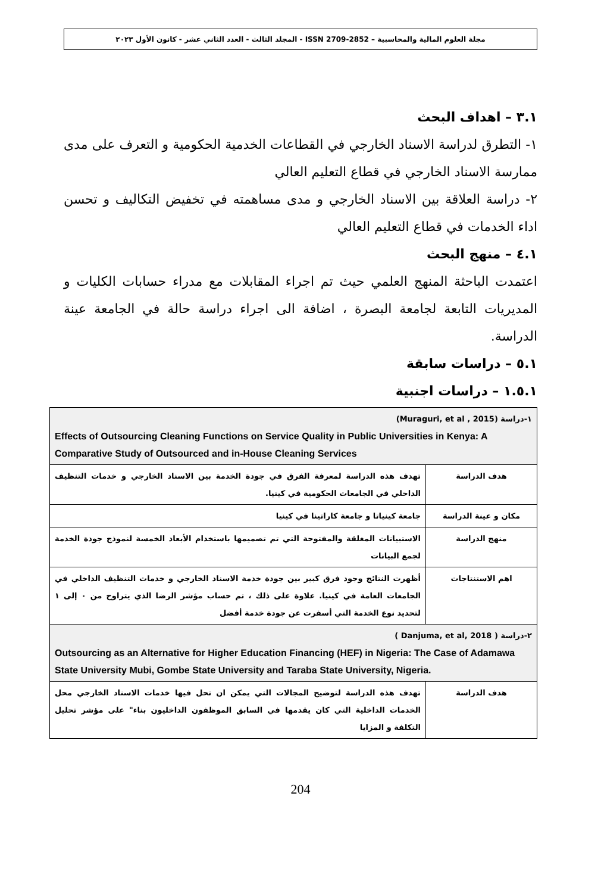مجلة العلوم المالية والمحاسبية – ISSN 2709-2852 - المجلد الثالث - العدد الثاني عشر - كانون الأول ٢٠٢٣
٣.١ – اهداف البحث
١- التطرق لدراسة الاسناد الخارجي في القطاعات الخدمية الحكومية و التعرف على مدى ممارسة الاسناد الخارجي في قطاع التعليم العالي
٢- دراسة العلاقة بين الاسناد الخارجي و مدى مساهمته في تخفيض التكاليف و تحسن اداء الخدمات في قطاع التعليم العالي
٤.١ – منهج البحث
اعتمدت الباحثة المنهج العلمي حيث تم اجراء المقابلات مع مدراء حسابات الكليات و المديريات التابعة لجامعة البصرة ، اضافة الى اجراء دراسة حالة في الجامعة عينة الدراسة.
٥.١ – دراسات سابقة
١.٥.١ – دراسات اجنبية
| ١-دراسة (Muraguri, et al , 2015) Effects of Outsourcing Cleaning Functions on Service Quality in Public Universities in Kenya: A Comparative Study of Outsourced and in-House Cleaning Services | |
| هدف الدراسة | تهدف هذه الدراسة لمعرفة الفرق في جودة الخدمة بين الاسناد الخارجي و خدمات التنظيف الداخلي في الجامعات الحكومية في كينيا. |
| مكان و عينة الدراسة | جامعة كينياتا و جامعة كاراتينا في كينيا |
| منهج الدراسة | الاستبيانات المغلقة والمفتوحة التي تم تصميمها باستخدام الأبعاد الخمسة لنموذج جودة الخدمة لجمع البيانات |
| اهم الاستنتاجات | أظهرت النتائج وجود فرق كبير بين جودة خدمة الاسناد الخارجي و خدمات التنظيف الداخلي في الجامعات العامة في كينيا. علاوة على ذلك ، تم حساب مؤشر الرضا الذي يتراوح من ٠ إلى ١ لتحديد نوع الخدمة التي أسفرت عن جودة خدمة أفضل |
| ٢-دراسة ( Danjuma, et al, 2018 ) Outsourcing as an Alternative for Higher Education Financing (HEF) in Nigeria: The Case of Adamawa State University Mubi, Gombe State University and Taraba State University, Nigeria. | |
| هدف الدراسة | تهدف هذه الدراسة لتوضيح المجالات التي يمكن ان تحل فيها خدمات الاسناد الخارجي محل الخدمات الداخلية التي كان يقدمها في السابق الموظفون الداخليون بناء" على مؤشر تحليل التكلفة و المزايا |
204